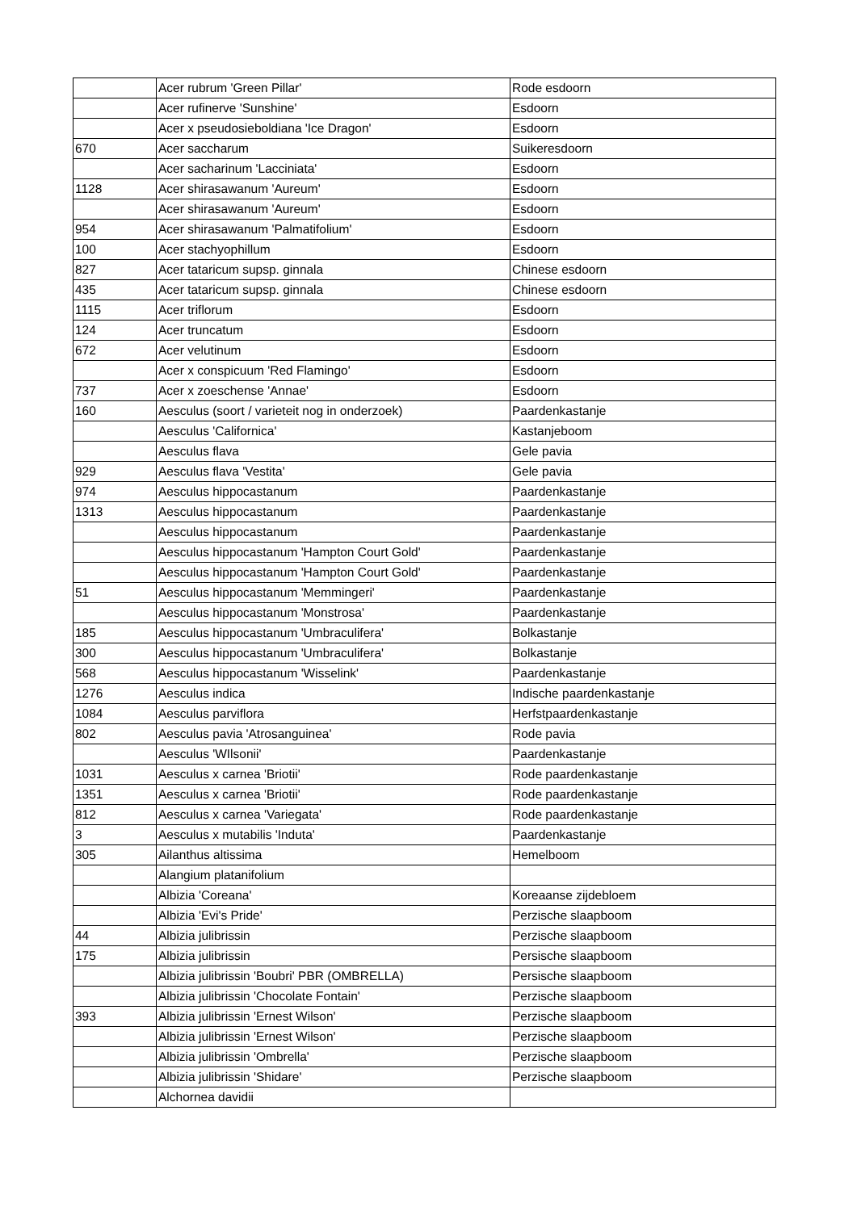| | Acer rubrum 'Green Pillar' | Rode esdoorn |
| | Acer rufinerve 'Sunshine' | Esdoorn |
| | Acer x pseudosieboldiana 'Ice Dragon' | Esdoorn |
| 670 | Acer saccharum | Suikeresdoorn |
| | Acer sacharinum 'Lacciniata' | Esdoorn |
| 1128 | Acer shirasawanum 'Aureum' | Esdoorn |
| | Acer shirasawanum 'Aureum' | Esdoorn |
| 954 | Acer shirasawanum 'Palmatifolium' | Esdoorn |
| 100 | Acer stachyophillum | Esdoorn |
| 827 | Acer tataricum supsp. ginnala | Chinese esdoorn |
| 435 | Acer tataricum supsp. ginnala | Chinese esdoorn |
| 1115 | Acer triflorum | Esdoorn |
| 124 | Acer truncatum | Esdoorn |
| 672 | Acer velutinum | Esdoorn |
| | Acer x conspicuum 'Red Flamingo' | Esdoorn |
| 737 | Acer x zoeschense 'Annae' | Esdoorn |
| 160 | Aesculus (soort / varieteit nog in onderzoek) | Paardenkastanje |
| | Aesculus 'Californica' | Kastanjeboom |
| | Aesculus flava | Gele pavia |
| 929 | Aesculus flava 'Vestita' | Gele pavia |
| 974 | Aesculus hippocastanum | Paardenkastanje |
| 1313 | Aesculus hippocastanum | Paardenkastanje |
| | Aesculus hippocastanum | Paardenkastanje |
| | Aesculus hippocastanum 'Hampton Court Gold' | Paardenkastanje |
| | Aesculus hippocastanum 'Hampton Court Gold' | Paardenkastanje |
| 51 | Aesculus hippocastanum 'Memmingeri' | Paardenkastanje |
| | Aesculus hippocastanum 'Monstrosa' | Paardenkastanje |
| 185 | Aesculus hippocastanum 'Umbraculifera' | Bolkastanje |
| 300 | Aesculus hippocastanum 'Umbraculifera' | Bolkastanje |
| 568 | Aesculus hippocastanum 'Wisselink' | Paardenkastanje |
| 1276 | Aesculus indica | Indische paardenkastanje |
| 1084 | Aesculus parviflora | Herfstpaardenkastanje |
| 802 | Aesculus pavia 'Atrosanguinea' | Rode pavia |
| | Aesculus 'WIlsonii' | Paardenkastanje |
| 1031 | Aesculus x carnea 'Briotii' | Rode paardenkastanje |
| 1351 | Aesculus x carnea 'Briotii' | Rode paardenkastanje |
| 812 | Aesculus x carnea 'Variegata' | Rode paardenkastanje |
| 3 | Aesculus x mutabilis 'Induta' | Paardenkastanje |
| 305 | Ailanthus altissima | Hemelboom |
| | Alangium platanifolium | |
| | Albizia 'Coreana' | Koreaanse zijdebloem |
| | Albizia 'Evi's Pride' | Perzische slaapboom |
| 44 | Albizia julibrissin | Perzische slaapboom |
| 175 | Albizia julibrissin | Persische slaapboom |
| | Albizia julibrissin 'Boubri' PBR (OMBRELLA) | Persische slaapboom |
| | Albizia julibrissin 'Chocolate Fontain' | Perzische slaapboom |
| 393 | Albizia julibrissin 'Ernest Wilson' | Perzische slaapboom |
| | Albizia julibrissin 'Ernest Wilson' | Perzische slaapboom |
| | Albizia julibrissin 'Ombrella' | Perzische slaapboom |
| | Albizia julibrissin 'Shidare' | Perzische slaapboom |
| | Alchornea davidii | |